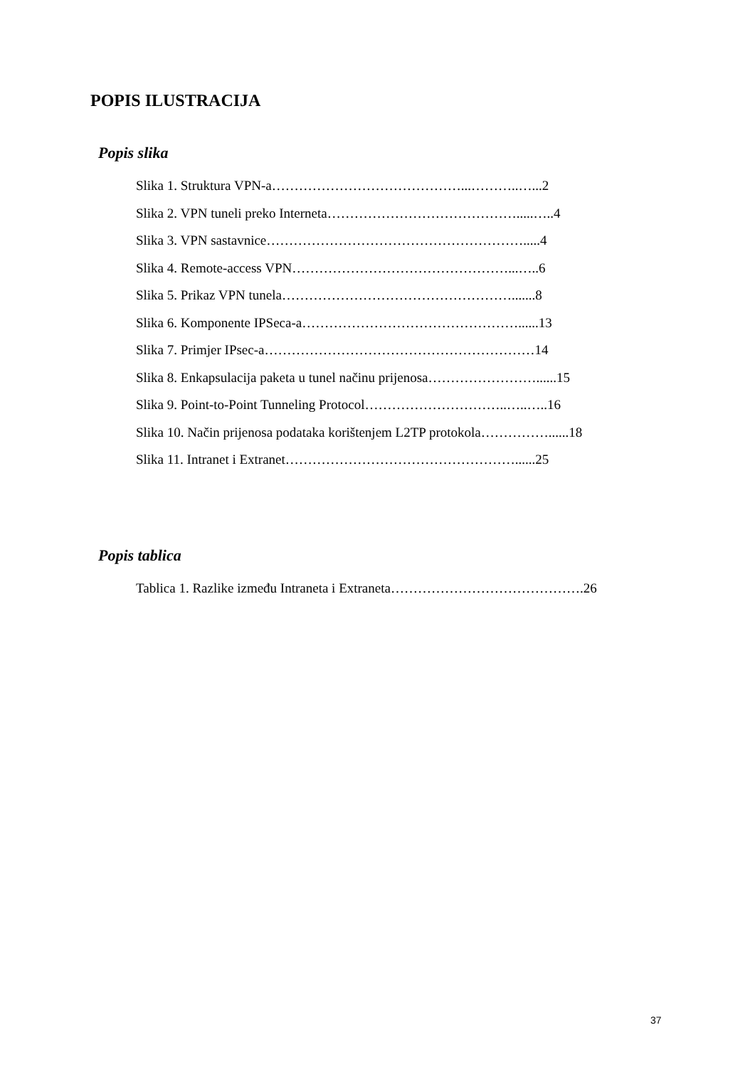POPIS ILUSTRACIJA
Popis slika
Slika 1. Struktura VPN-a……………………………………...………..…...2
Slika 2. VPN tuneli preko Interneta…………………………………….....…..4
Slika 3. VPN sastavnice………………………………………………….....4
Slika 4. Remote-access VPN…………………………………………...…..6
Slika 5. Prikaz VPN tunela…………………………………………….......8
Slika 6. Komponente IPSeca-a…………………………………………......13
Slika 7. Primjer IPsec-a……………………………………………………14
Slika 8. Enkapsulacija paketa u tunel načinu prijenosa……………………......15
Slika 9. Point-to-Point Tunneling Protocol…………………………..…..…..16
Slika 10. Način prijenosa podataka korištenjem L2TP protokola……………......18
Slika 11. Intranet i Extranet……………………………………………......25
Popis tablica
Tablica 1. Razlike između Intraneta i Extraneta…………………………………….26
37